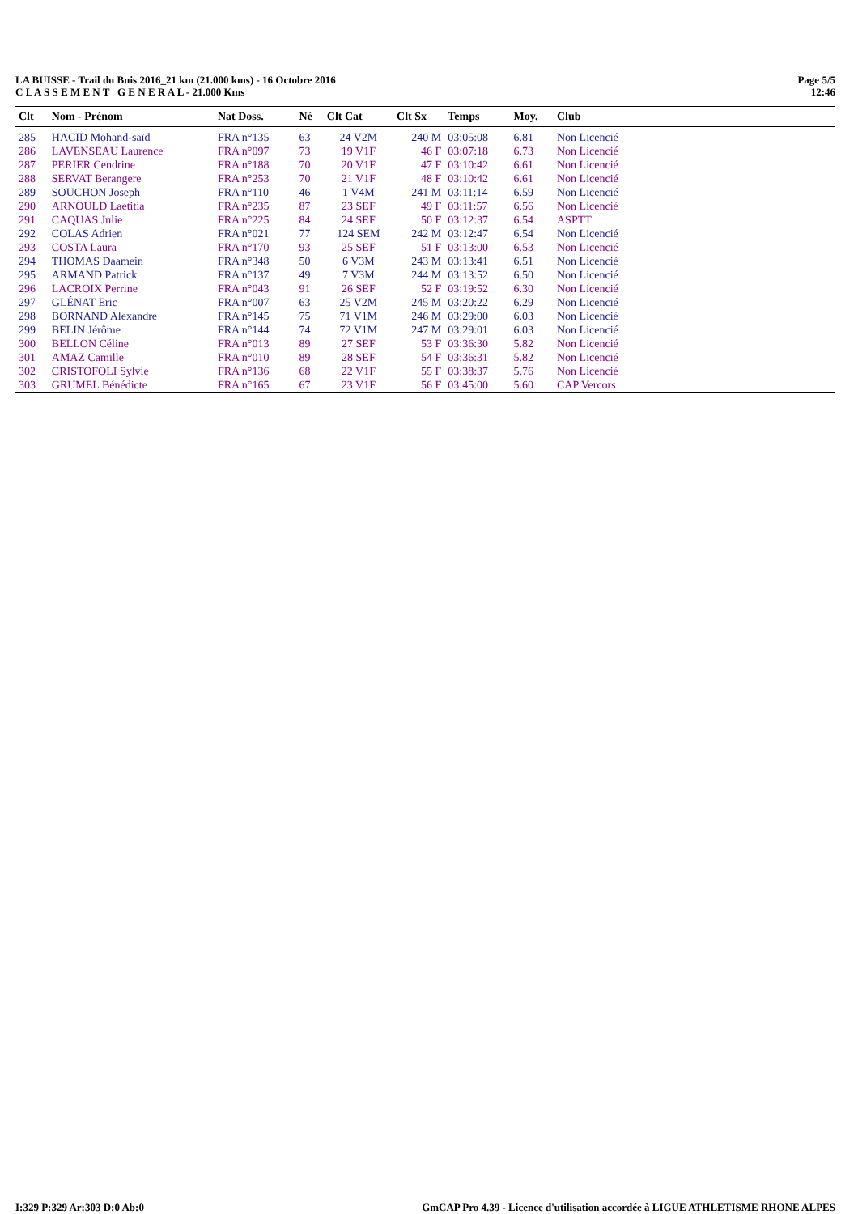LA BUISSE - Trail du Buis 2016_21 km (21.000 kms) - 16 Octobre 2016
C L A S S E M E N T G E N E R A L - 21.000 Kms
Page 5/5
12:46
| Clt | Nom - Prénom | Nat Doss. | Né | Clt Cat | Clt Sx | Temps | Moy. | Club |
| --- | --- | --- | --- | --- | --- | --- | --- | --- |
| 285 | HACID Mohand-saïd | FRA n°135 | 63 | 24 V2M | 240 M | 03:05:08 | 6.81 | Non Licencié |
| 286 | LAVENSEAU Laurence | FRA n°097 | 73 | 19 V1F | 46 F | 03:07:18 | 6.73 | Non Licencié |
| 287 | PERIER Cendrine | FRA n°188 | 70 | 20 V1F | 47 F | 03:10:42 | 6.61 | Non Licencié |
| 288 | SERVAT Berangere | FRA n°253 | 70 | 21 V1F | 48 F | 03:10:42 | 6.61 | Non Licencié |
| 289 | SOUCHON Joseph | FRA n°110 | 46 | 1 V4M | 241 M | 03:11:14 | 6.59 | Non Licencié |
| 290 | ARNOULD Laetitia | FRA n°235 | 87 | 23 SEF | 49 F | 03:11:57 | 6.56 | Non Licencié |
| 291 | CAQUAS Julie | FRA n°225 | 84 | 24 SEF | 50 F | 03:12:37 | 6.54 | ASPTT |
| 292 | COLAS Adrien | FRA n°021 | 77 | 124 SEM | 242 M | 03:12:47 | 6.54 | Non Licencié |
| 293 | COSTA Laura | FRA n°170 | 93 | 25 SEF | 51 F | 03:13:00 | 6.53 | Non Licencié |
| 294 | THOMAS Daamein | FRA n°348 | 50 | 6 V3M | 243 M | 03:13:41 | 6.51 | Non Licencié |
| 295 | ARMAND Patrick | FRA n°137 | 49 | 7 V3M | 244 M | 03:13:52 | 6.50 | Non Licencié |
| 296 | LACROIX Perrine | FRA n°043 | 91 | 26 SEF | 52 F | 03:19:52 | 6.30 | Non Licencié |
| 297 | GLÉNAT Eric | FRA n°007 | 63 | 25 V2M | 245 M | 03:20:22 | 6.29 | Non Licencié |
| 298 | BORNAND Alexandre | FRA n°145 | 75 | 71 V1M | 246 M | 03:29:00 | 6.03 | Non Licencié |
| 299 | BELIN Jérôme | FRA n°144 | 74 | 72 V1M | 247 M | 03:29:01 | 6.03 | Non Licencié |
| 300 | BELLON Céline | FRA n°013 | 89 | 27 SEF | 53 F | 03:36:30 | 5.82 | Non Licencié |
| 301 | AMAZ Camille | FRA n°010 | 89 | 28 SEF | 54 F | 03:36:31 | 5.82 | Non Licencié |
| 302 | CRISTOFOLI Sylvie | FRA n°136 | 68 | 22 V1F | 55 F | 03:38:37 | 5.76 | Non Licencié |
| 303 | GRUMEL Bénédicte | FRA n°165 | 67 | 23 V1F | 56 F | 03:45:00 | 5.60 | CAP Vercors |
I:329 P:329 Ar:303 D:0 Ab:0 GmCAP Pro 4.39 - Licence d'utilisation accordée à LIGUE ATHLETISME RHONE ALPES